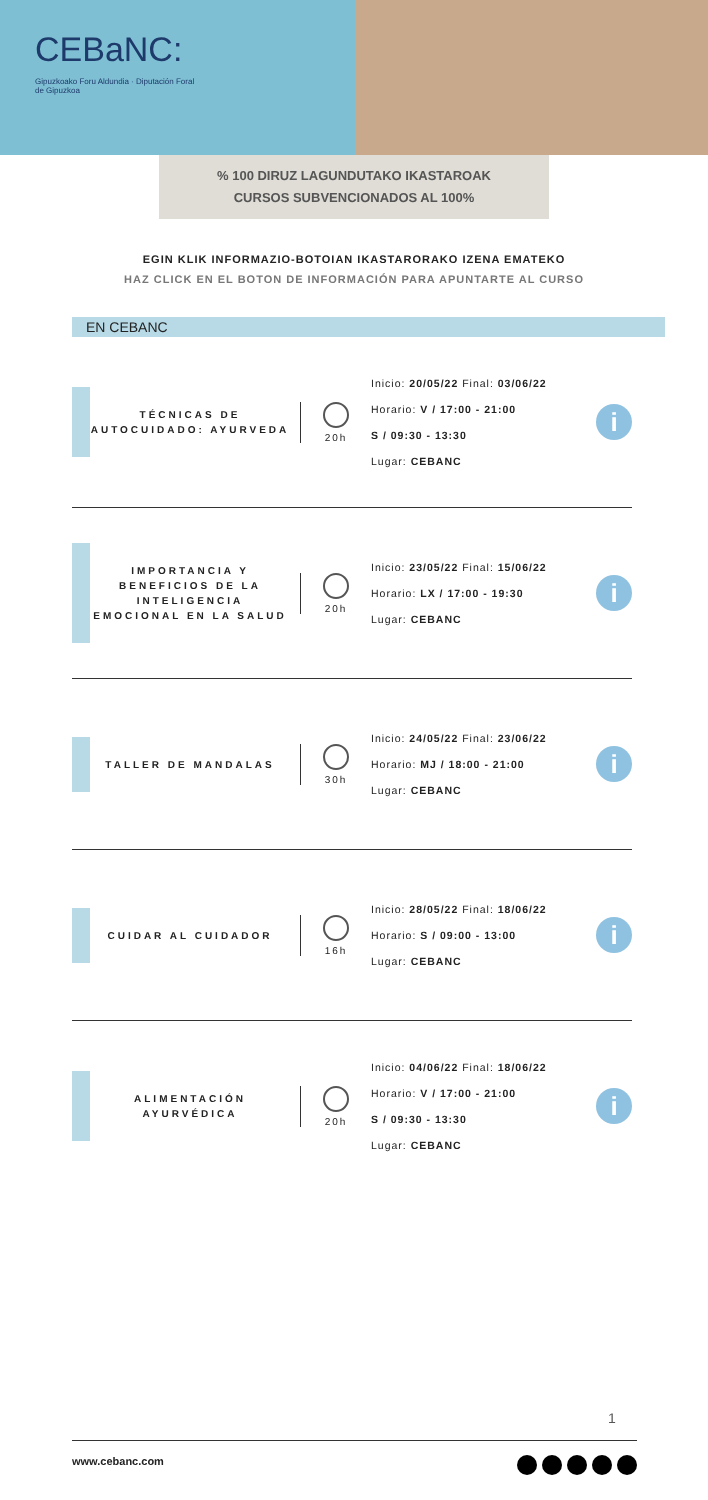CEBaNC:
Gipuzkoako Foru Aldundia · Diputación Foral de Gipuzkoa
% 100 DIRUZ LAGUNDUTAKO IKASTAROAK
CURSOS SUBVENCIONADOS AL 100%
EGIN KLIK INFORMAZIO-BOTOIAN IKASTARORAKO IZENA EMATEKO
HAZ CLICK EN EL BOTON DE INFORMACIÓN PARA APUNTARTE AL CURSO
EN CEBANC
TÉCNICAS DE AUTOCUIDADO: AYURVEDA
20h
Inicio: 20/05/22 Final: 03/06/22
Horario: V / 17:00 - 21:00
S / 09:30 - 13:30
Lugar: CEBANC
i
IMPORTANCIA Y BENEFICIOS DE LA INTELIGENCIA EMOCIONAL EN LA SALUD
20h
Inicio: 23/05/22 Final: 15/06/22
Horario: LX / 17:00 - 19:30
Lugar: CEBANC
i
TALLER DE MANDALAS
30h
Inicio: 24/05/22 Final: 23/06/22
Horario: MJ / 18:00 - 21:00
Lugar: CEBANC
i
CUIDAR AL CUIDADOR
16h
Inicio: 28/05/22 Final: 18/06/22
Horario: S / 09:00 - 13:00
Lugar: CEBANC
i
ALIMENTACIÓN AYURVÉDICA
20h
Inicio: 04/06/22 Final: 18/06/22
Horario: V / 17:00 - 21:00
S / 09:30 - 13:30
Lugar: CEBANC
i
1
www.cebanc.com